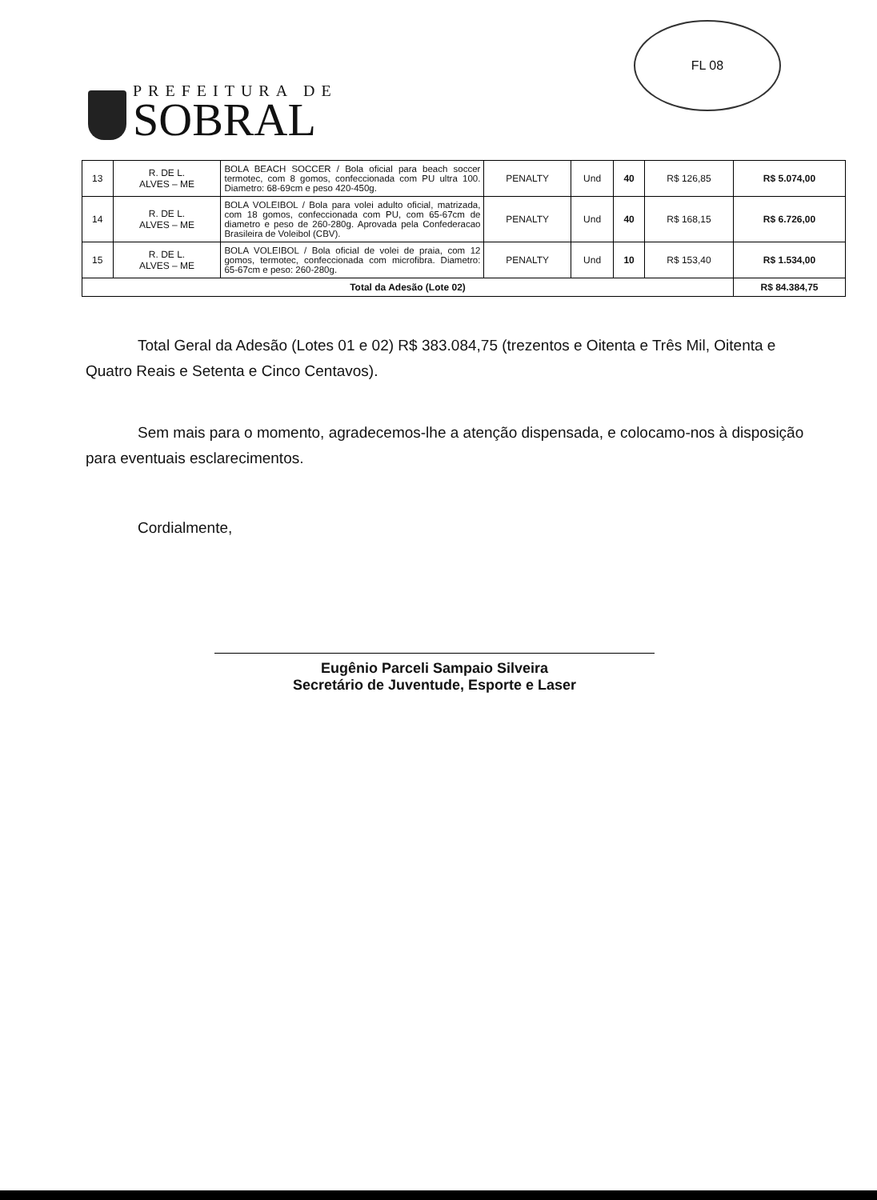PREFEITURA DE
SOBRAL
FL 08
| 13 | R. DE L. ALVES – ME | BOLA BEACH SOCCER / Bola oficial para beach soccer termotec, com 8 gomos, confeccionada com PU ultra 100. Diametro: 68-69cm e peso 420-450g. | PENALTY | Und | 40 | R$ 126,85 | R$ 5.074,00 |
| 14 | R. DE L. ALVES – ME | BOLA VOLEIBOL / Bola para volei adulto oficial, matrizada, com 18 gomos, confeccionada com PU, com 65-67cm de diametro e peso de 260-280g. Aprovada pela Confederacao Brasileira de Voleibol (CBV). | PENALTY | Und | 40 | R$ 168,15 | R$ 6.726,00 |
| 15 | R. DE L. ALVES – ME | BOLA VOLEIBOL / Bola oficial de volei de praia, com 12 gomos, termotec, confeccionada com microfibra. Diametro: 65-67cm e peso: 260-280g. | PENALTY | Und | 10 | R$ 153,40 | R$ 1.534,00 |
| Total da Adesão (Lote 02) | | | | | | | R$ 84.384,75 |
Total Geral da Adesão (Lotes 01 e 02) R$ 383.084,75 (trezentos e Oitenta e Três Mil, Oitenta e Quatro Reais e Setenta e Cinco Centavos).
Sem mais para o momento, agradecemos-lhe a atenção dispensada, e colocamo-nos à disposição para eventuais esclarecimentos.
Cordialmente,
Eugênio Parceli Sampaio Silveira
Secretário de Juventude, Esporte e Laser